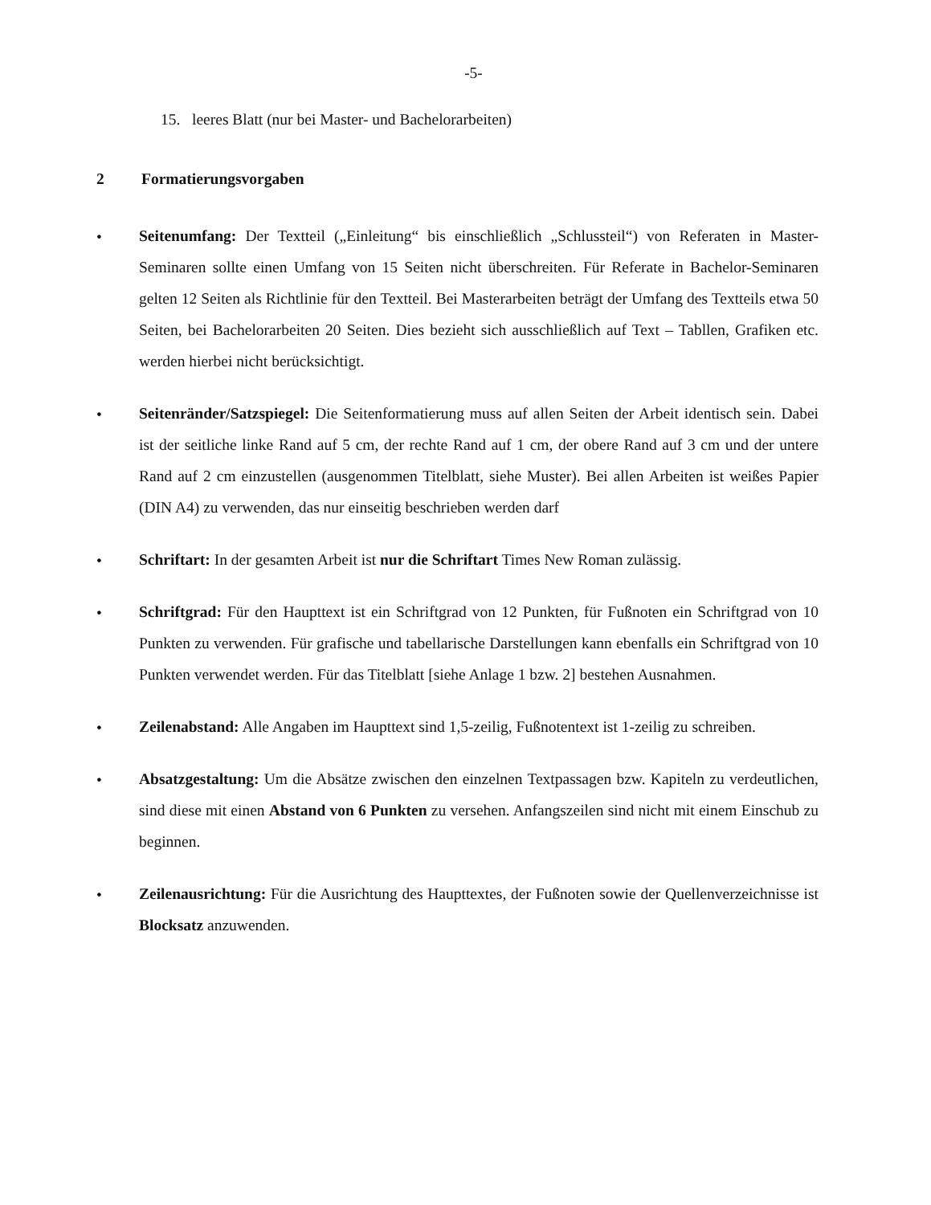-5-
15. leeres Blatt (nur bei Master- und Bachelorarbeiten)
2 Formatierungsvorgaben
•
Seitenumfang: Der Textteil („Einleitung“ bis einschließlich „Schlussteil“) von Referaten in Master-Seminaren sollte einen Umfang von 15 Seiten nicht überschreiten. Für Referate in Bachelor-Seminaren gelten 12 Seiten als Richtlinie für den Textteil. Bei Masterarbeiten beträgt der Umfang des Textteils etwa 50 Seiten, bei Bachelorarbeiten 20 Seiten. Dies bezieht sich ausschließlich auf Text – Tabllen, Grafiken etc. werden hierbei nicht berücksichtigt.
•
Seitenränder/Satzspiegel: Die Seitenformatierung muss auf allen Seiten der Arbeit identisch sein. Dabei ist der seitliche linke Rand auf 5 cm, der rechte Rand auf 1 cm, der obere Rand auf 3 cm und der untere Rand auf 2 cm einzustellen (ausgenommen Titelblatt, siehe Muster). Bei allen Arbeiten ist weißes Papier (DIN A4) zu verwenden, das nur einseitig beschrieben werden darf
•
Schriftart: In der gesamten Arbeit ist nur die Schriftart Times New Roman zulässig.
•
Schriftgrad: Für den Haupttext ist ein Schriftgrad von 12 Punkten, für Fußnoten ein Schriftgrad von 10 Punkten zu verwenden. Für grafische und tabellarische Darstellungen kann ebenfalls ein Schriftgrad von 10 Punkten verwendet werden. Für das Titelblatt [siehe Anlage 1 bzw. 2] bestehen Ausnahmen.
•
Zeilenabstand: Alle Angaben im Haupttext sind 1,5-zeilig, Fußnotentext ist 1-zeilig zu schreiben.
•
Absatzgestaltung: Um die Absätze zwischen den einzelnen Textpassagen bzw. Kapiteln zu verdeutlichen, sind diese mit einen Abstand von 6 Punkten zu versehen. Anfangszeilen sind nicht mit einem Einschub zu beginnen.
•
Zeilenausrichtung: Für die Ausrichtung des Haupttextes, der Fußnoten sowie der Quellenverzeichnisse ist Blocksatz anzuwenden.